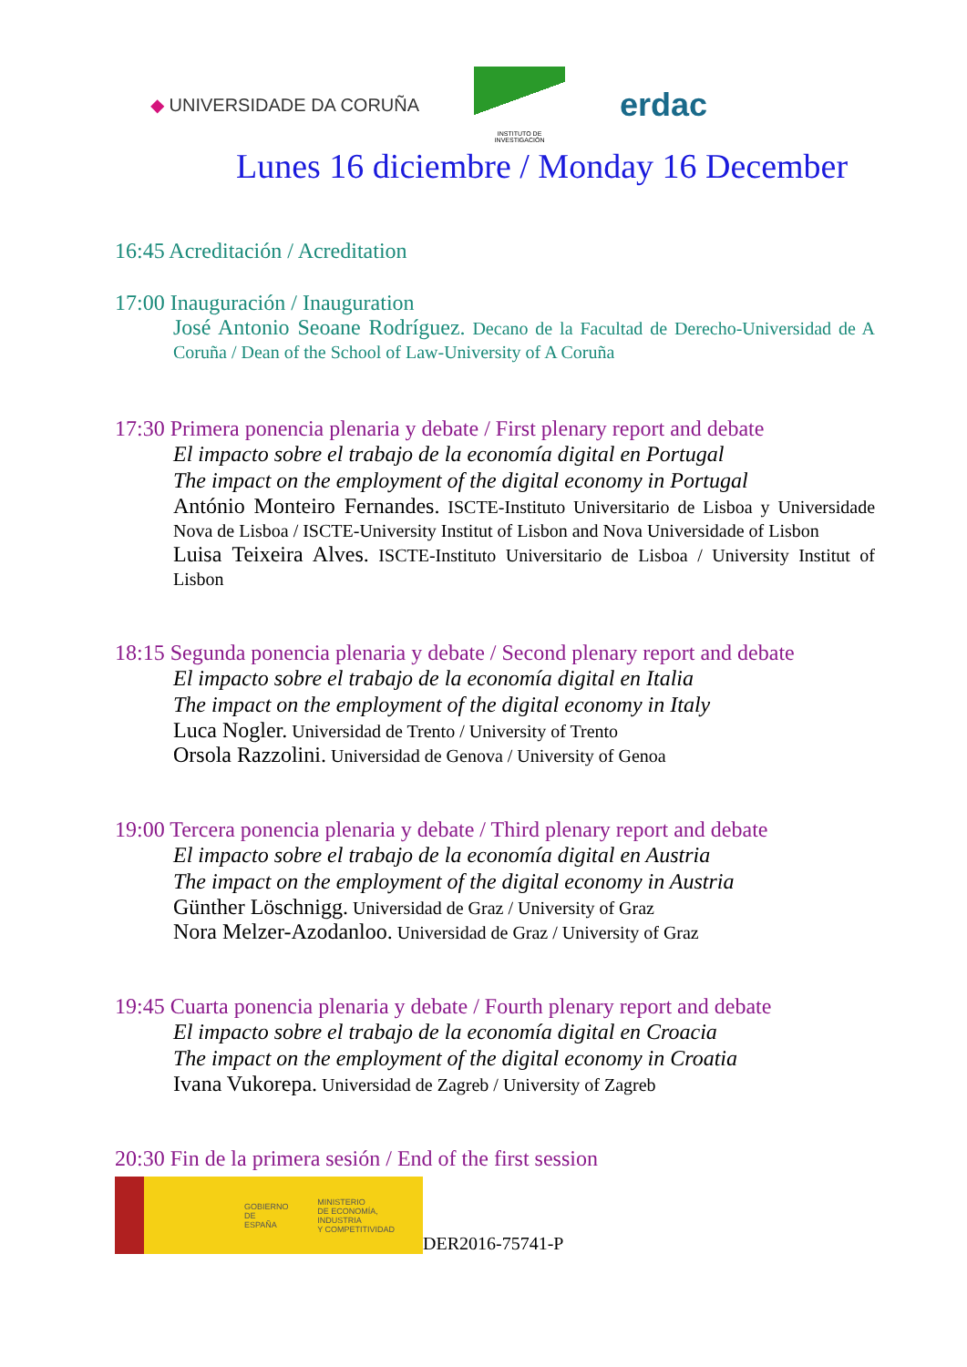◆ UNIVERSIDADE DA CORUÑA
INSTITUTO DE INVESTIGACIÓN
erdac
Lunes 16 diciembre / Monday 16 December
16:45 Acreditación / Acreditation
17:00 Inauguración / Inauguration
José Antonio Seoane Rodríguez. Decano de la Facultad de Derecho-Universidad de A Coruña / Dean of the School of Law-University of A Coruña
17:30 Primera ponencia plenaria y debate / First plenary report and debate
El impacto sobre el trabajo de la economía digital en Portugal
The impact on the employment of the digital economy in Portugal
António Monteiro Fernandes. ISCTE-Instituto Universitario de Lisboa y Universidade Nova de Lisboa / ISCTE-University Institut of Lisbon and Nova Universidade of Lisbon
Luisa Teixeira Alves. ISCTE-Instituto Universitario de Lisboa / University Institut of Lisbon
18:15 Segunda ponencia plenaria y debate / Second plenary report and debate
El impacto sobre el trabajo de la economía digital en Italia
The impact on the employment of the digital economy in Italy
Luca Nogler. Universidad de Trento / University of Trento
Orsola Razzolini. Universidad de Genova / University of Genoa
19:00 Tercera ponencia plenaria y debate / Third plenary report and debate
El impacto sobre el trabajo de la economía digital en Austria
The impact on the employment of the digital economy in Austria
Günther Löschnigg. Universidad de Graz / University of Graz
Nora Melzer-Azodanloo. Universidad de Graz / University of Graz
19:45 Cuarta ponencia plenaria y debate / Fourth plenary report and debate
El impacto sobre el trabajo de la economía digital en Croacia
The impact on the employment of the digital economy in Croatia
Ivana Vukorepa. Universidad de Zagreb / University of Zagreb
20:30 Fin de la primera sesión / End of the first session
GOBIERNO
DE ESPAÑA
MINISTERIO
DE ECONOMÍA, INDUSTRIA
Y COMPETITIVIDAD
DER2016-75741-P